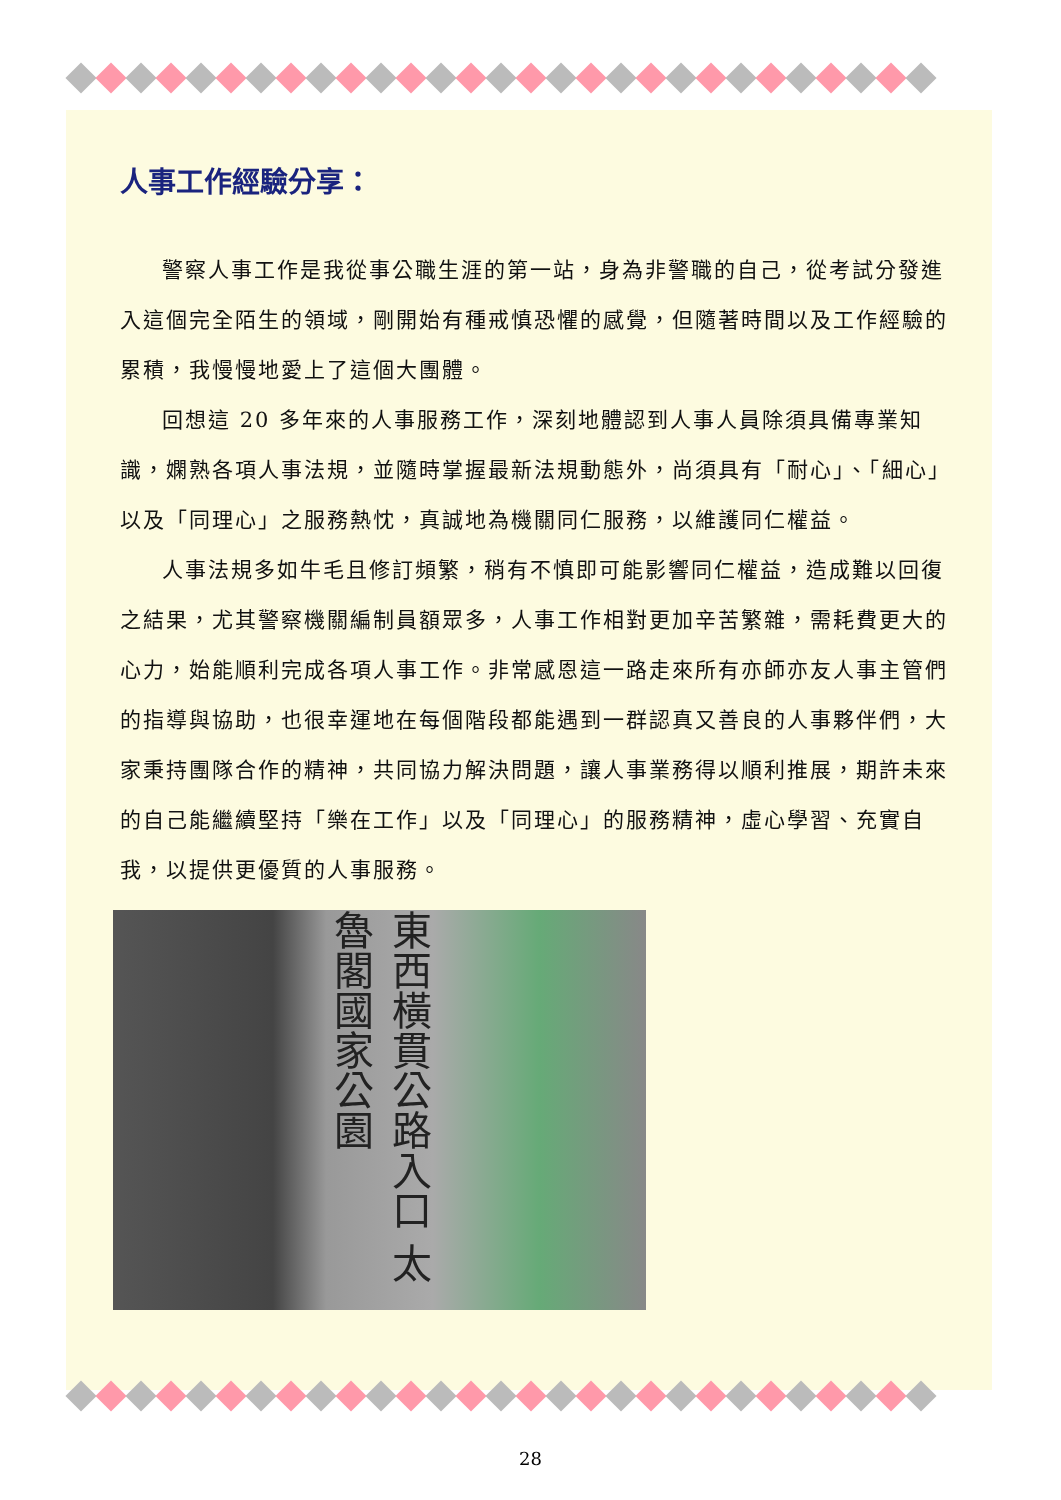人事工作經驗分享：
警察人事工作是我從事公職生涯的第一站，身為非警職的自己，從考試分發進入這個完全陌生的領域，剛開始有種戒慎恐懼的感覺，但隨著時間以及工作經驗的累積，我慢慢地愛上了這個大團體。
回想這 20 多年來的人事服務工作，深刻地體認到人事人員除須具備專業知識，嫻熟各項人事法規，並隨時掌握最新法規動態外，尚須具有「耐心」、「細心」以及「同理心」之服務熱忱，真誠地為機關同仁服務，以維護同仁權益。
人事法規多如牛毛且修訂頻繁，稍有不慎即可能影響同仁權益，造成難以回復之結果，尤其警察機關編制員額眾多，人事工作相對更加辛苦繁雜，需耗費更大的心力，始能順利完成各項人事工作。非常感恩這一路走來所有亦師亦友人事主管們的指導與協助，也很幸運地在每個階段都能遇到一群認真又善良的人事夥伴們，大家秉持團隊合作的精神，共同協力解決問題，讓人事業務得以順利推展，期許未來的自己能繼續堅持「樂在工作」以及「同理心」的服務精神，虛心學習、充實自我，以提供更優質的人事服務。
東西橫貫公路入口 太魯閣國家公園
28